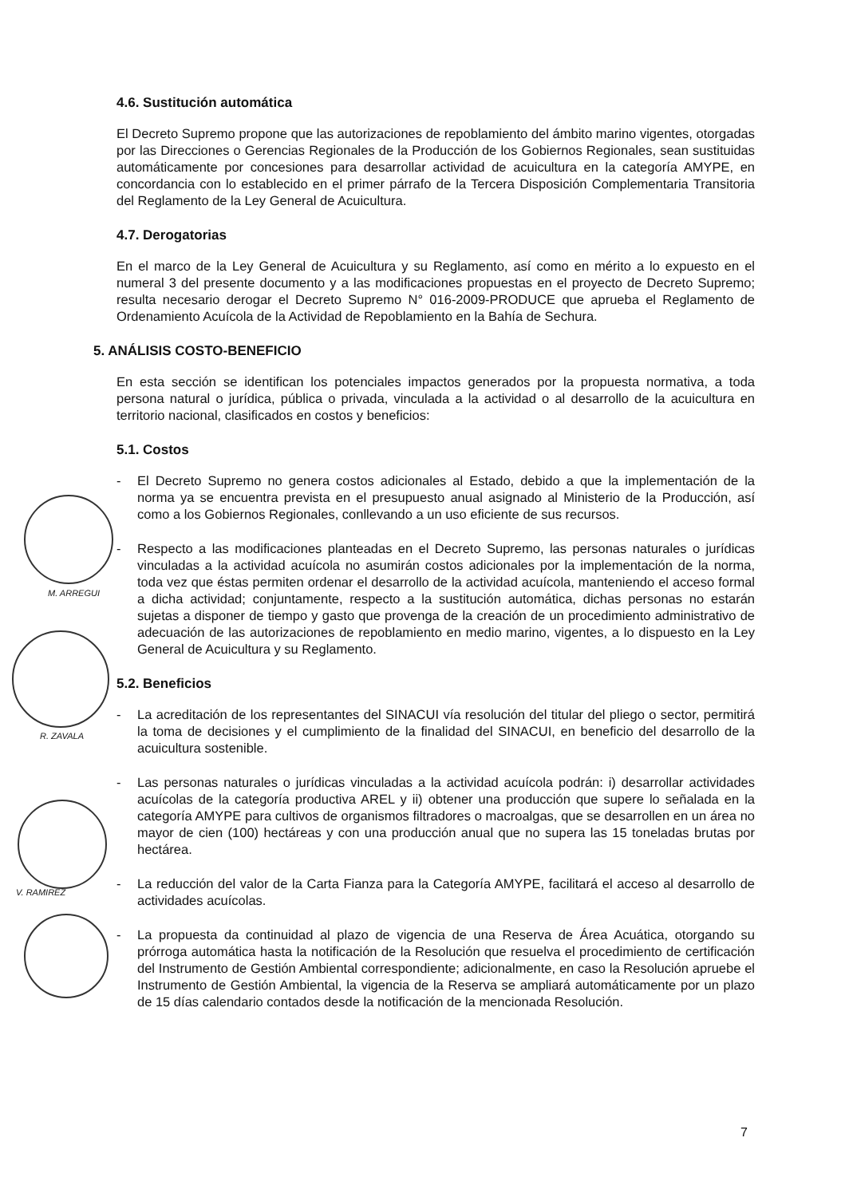M. ARREGUI
R. ZAVALA
V. RAMIREZ
4.6. Sustitución automática
El Decreto Supremo propone que las autorizaciones de repoblamiento del ámbito marino vigentes, otorgadas por las Direcciones o Gerencias Regionales de la Producción de los Gobiernos Regionales, sean sustituidas automáticamente por concesiones para desarrollar actividad de acuicultura en la categoría AMYPE, en concordancia con lo establecido en el primer párrafo de la Tercera Disposición Complementaria Transitoria del Reglamento de la Ley General de Acuicultura.
4.7. Derogatorias
En el marco de la Ley General de Acuicultura y su Reglamento, así como en mérito a lo expuesto en el numeral 3 del presente documento y a las modificaciones propuestas en el proyecto de Decreto Supremo; resulta necesario derogar el Decreto Supremo N° 016-2009-PRODUCE que aprueba el Reglamento de Ordenamiento Acuícola de la Actividad de Repoblamiento en la Bahía de Sechura.
5. ANÁLISIS COSTO-BENEFICIO
En esta sección se identifican los potenciales impactos generados por la propuesta normativa, a toda persona natural o jurídica, pública o privada, vinculada a la actividad o al desarrollo de la acuicultura en territorio nacional, clasificados en costos y beneficios:
5.1. Costos
- El Decreto Supremo no genera costos adicionales al Estado, debido a que la implementación de la norma ya se encuentra prevista en el presupuesto anual asignado al Ministerio de la Producción, así como a los Gobiernos Regionales, conllevando a un uso eficiente de sus recursos.
- Respecto a las modificaciones planteadas en el Decreto Supremo, las personas naturales o jurídicas vinculadas a la actividad acuícola no asumirán costos adicionales por la implementación de la norma, toda vez que éstas permiten ordenar el desarrollo de la actividad acuícola, manteniendo el acceso formal a dicha actividad; conjuntamente, respecto a la sustitución automática, dichas personas no estarán sujetas a disponer de tiempo y gasto que provenga de la creación de un procedimiento administrativo de adecuación de las autorizaciones de repoblamiento en medio marino, vigentes, a lo dispuesto en la Ley General de Acuicultura y su Reglamento.
5.2. Beneficios
- La acreditación de los representantes del SINACUI vía resolución del titular del pliego o sector, permitirá la toma de decisiones y el cumplimiento de la finalidad del SINACUI, en beneficio del desarrollo de la acuicultura sostenible.
- Las personas naturales o jurídicas vinculadas a la actividad acuícola podrán: i) desarrollar actividades acuícolas de la categoría productiva AREL y ii) obtener una producción que supere lo señalada en la categoría AMYPE para cultivos de organismos filtradores o macroalgas, que se desarrollen en un área no mayor de cien (100) hectáreas y con una producción anual que no supera las 15 toneladas brutas por hectárea.
- La reducción del valor de la Carta Fianza para la Categoría AMYPE, facilitará el acceso al desarrollo de actividades acuícolas.
- La propuesta da continuidad al plazo de vigencia de una Reserva de Área Acuática, otorgando su prórroga automática hasta la notificación de la Resolución que resuelva el procedimiento de certificación del Instrumento de Gestión Ambiental correspondiente; adicionalmente, en caso la Resolución apruebe el Instrumento de Gestión Ambiental, la vigencia de la Reserva se ampliará automáticamente por un plazo de 15 días calendario contados desde la notificación de la mencionada Resolución.
7